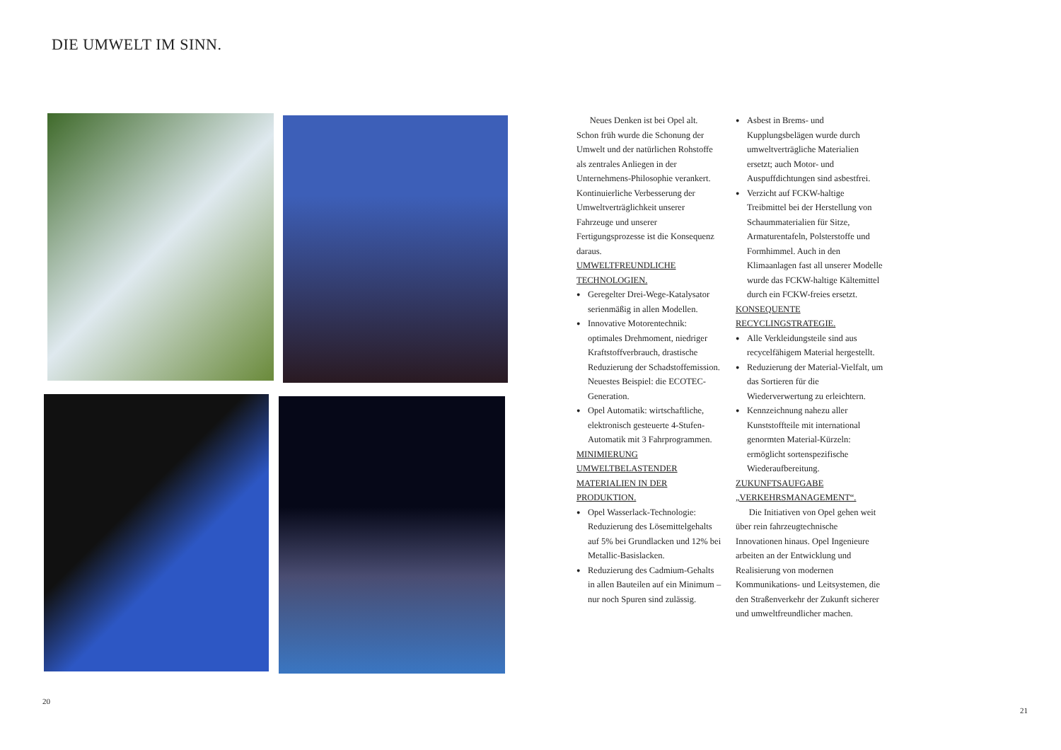DIE UMWELT IM SINN.
Neues Denken ist bei Opel alt. Schon früh wurde die Schonung der Umwelt und der natürlichen Rohstoffe als zentrales Anliegen in der Unternehmens-Philosophie verankert. Kontinuierliche Verbesserung der Umweltverträglichkeit unserer Fahrzeuge und unserer Fertigungsprozesse ist die Konsequenz daraus.
UMWELTFREUNDLICHE
TECHNOLOGIEN.
● Geregelter Drei-Wege-Katalysator serienmäßig in allen Modellen.
● Innovative Motorentechnik: optimales Drehmoment, niedriger Kraftstoffverbrauch, drastische Reduzierung der Schadstoffemission. Neuestes Beispiel: die ECOTEC-Generation.
● Opel Automatik: wirtschaftliche, elektronisch gesteuerte 4-Stufen-Automatik mit 3 Fahrprogrammen.
MINIMIERUNG
UMWELTBELASTENDER
MATERIALIEN IN DER
PRODUKTION.
● Opel Wasserlack-Technologie: Reduzierung des Lösemittelgehalts auf 5% bei Grundlacken und 12% bei Metallic-Basislacken.
● Reduzierung des Cadmium-Gehalts in allen Bauteilen auf ein Minimum – nur noch Spuren sind zulässig.
● Asbest in Brems- und Kupplungsbelägen wurde durch umweltverträgliche Materialien ersetzt; auch Motor- und Auspuffdichtungen sind asbestfrei.
● Verzicht auf FCKW-haltige Treibmittel bei der Herstellung von Schaummaterialien für Sitze, Armaturentafeln, Polsterstoffe und Formhimmel. Auch in den Klimaanlagen fast all unserer Modelle wurde das FCKW-haltige Kältemittel durch ein FCKW-freies ersetzt.
KONSEQUENTE
RECYCLINGSTRATEGIE.
● Alle Verkleidungsteile sind aus recycelfähigem Material hergestellt.
● Reduzierung der Material-Vielfalt, um das Sortieren für die Wiederverwertung zu erleichtern.
● Kennzeichnung nahezu aller Kunststoffteile mit international genormten Material-Kürzeln: ermöglicht sortenspezifische Wiederaufbereitung.
ZUKUNFTSAUFGABE
„VERKEHRSMANAGEMENT“.
Die Initiativen von Opel gehen weit über rein fahrzeugtechnische Innovationen hinaus. Opel Ingenieure arbeiten an der Entwicklung und Realisierung von modernen Kommunikations- und Leitsystemen, die den Straßenverkehr der Zukunft sicherer und umweltfreundlicher machen.
20
21